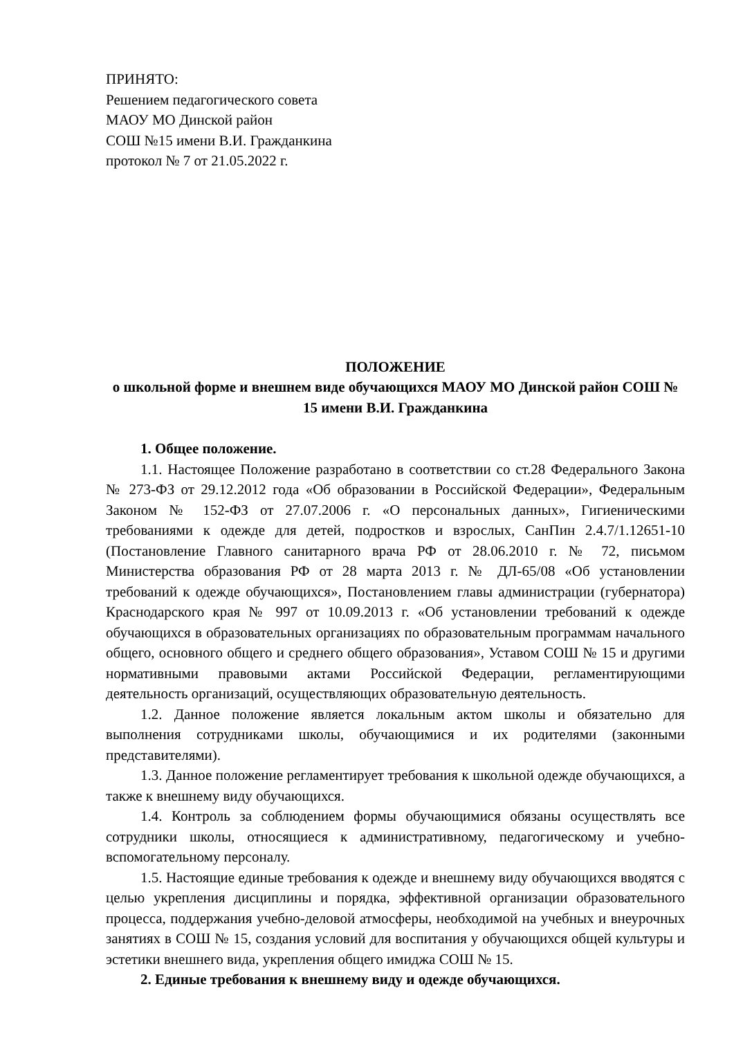ПРИНЯТО:
Решением педагогического совета
МАОУ МО Динской район
СОШ №15 имени В.И. Гражданкина
протокол № 7 от 21.05.2022 г.
ПОЛОЖЕНИЕ
о школьной форме и внешнем виде обучающихся МАОУ МО Динской район СОШ № 15 имени В.И. Гражданкина
1. Общее положение.
1.1. Настоящее Положение разработано в соответствии со ст.28 Федерального Закона № 273-ФЗ от 29.12.2012 года «Об образовании в Российской Федерации», Федеральным Законом № 152-ФЗ от 27.07.2006 г. «О персональных данных», Гигиеническими требованиями к одежде для детей, подростков и взрослых, СанПин 2.4.7/1.12651-10 (Постановление Главного санитарного врача РФ от 28.06.2010 г. № 72, письмом Министерства образования РФ от 28 марта 2013 г. № ДЛ-65/08 «Об установлении требований к одежде обучающихся», Постановлением главы администрации (губернатора) Краснодарского края № 997 от 10.09.2013 г. «Об установлении требований к одежде обучающихся в образовательных организациях по образовательным программам начального общего, основного общего и среднего общего образования», Уставом СОШ № 15 и другими нормативными правовыми актами Российской Федерации, регламентирующими деятельность организаций, осуществляющих образовательную деятельность.
1.2. Данное положение является локальным актом школы и обязательно для выполнения сотрудниками школы, обучающимися и их родителями (законными представителями).
1.3. Данное положение регламентирует требования к школьной одежде обучающихся, а также к внешнему виду обучающихся.
1.4. Контроль за соблюдением формы обучающимися обязаны осуществлять все сотрудники школы, относящиеся к административному, педагогическому и учебно-вспомогательному персоналу.
1.5. Настоящие единые требования к одежде и внешнему виду обучающихся вводятся с целью укрепления дисциплины и порядка, эффективной организации образовательного процесса, поддержания учебно-деловой атмосферы, необходимой на учебных и внеурочных занятиях в СОШ № 15, создания условий для воспитания у обучающихся общей культуры и эстетики внешнего вида, укрепления общего имиджа СОШ № 15.
2. Единые требования к внешнему виду и одежде обучающихся.